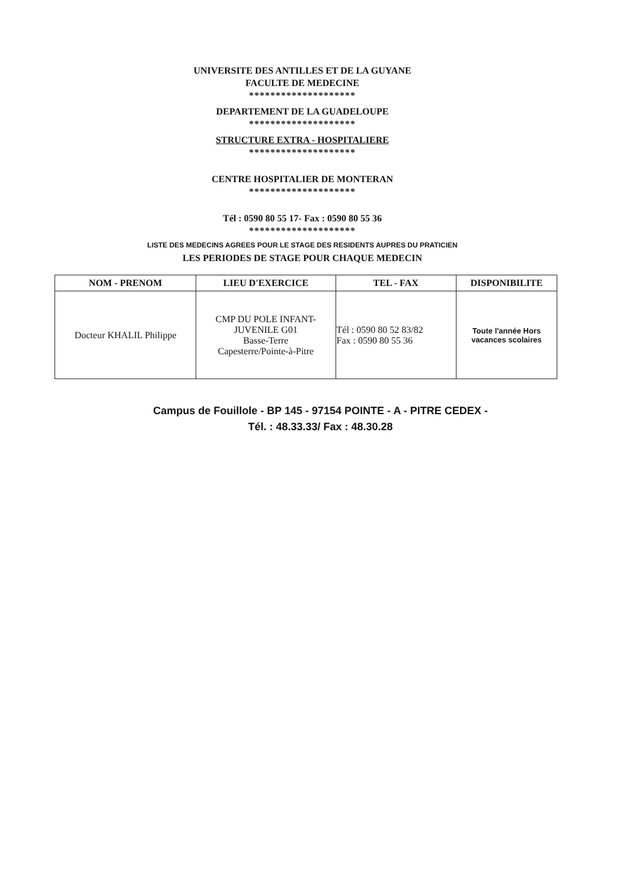UNIVERSITE DES ANTILLES ET DE LA GUYANE
FACULTE DE MEDECINE
********************
DEPARTEMENT DE LA GUADELOUPE
********************
STRUCTURE EXTRA - HOSPITALIERE
********************
CENTRE HOSPITALIER DE MONTERAN
********************
Tél : 0590 80 55 17- Fax : 0590 80 55 36
********************
LISTE DES MEDECINS AGREES POUR LE STAGE DES RESIDENTS AUPRES DU PRATICIEN
LES PERIODES DE STAGE POUR CHAQUE MEDECIN
| NOM - PRENOM | LIEU D'EXERCICE | TEL - FAX | DISPONIBILITE |
| --- | --- | --- | --- |
| Docteur KHALIL Philippe | CMP DU POLE INFANT- JUVENILE G01 Basse-Terre Capesterre/Pointe-à-Pitre | Tél : 0590 80 52 83/82 Fax : 0590 80 55 36 | Toute l'année Hors vacances scolaires |
Campus de Fouillole - BP 145 - 97154 POINTE - A - PITRE CEDEX -
Tél. : 48.33.33/ Fax : 48.30.28